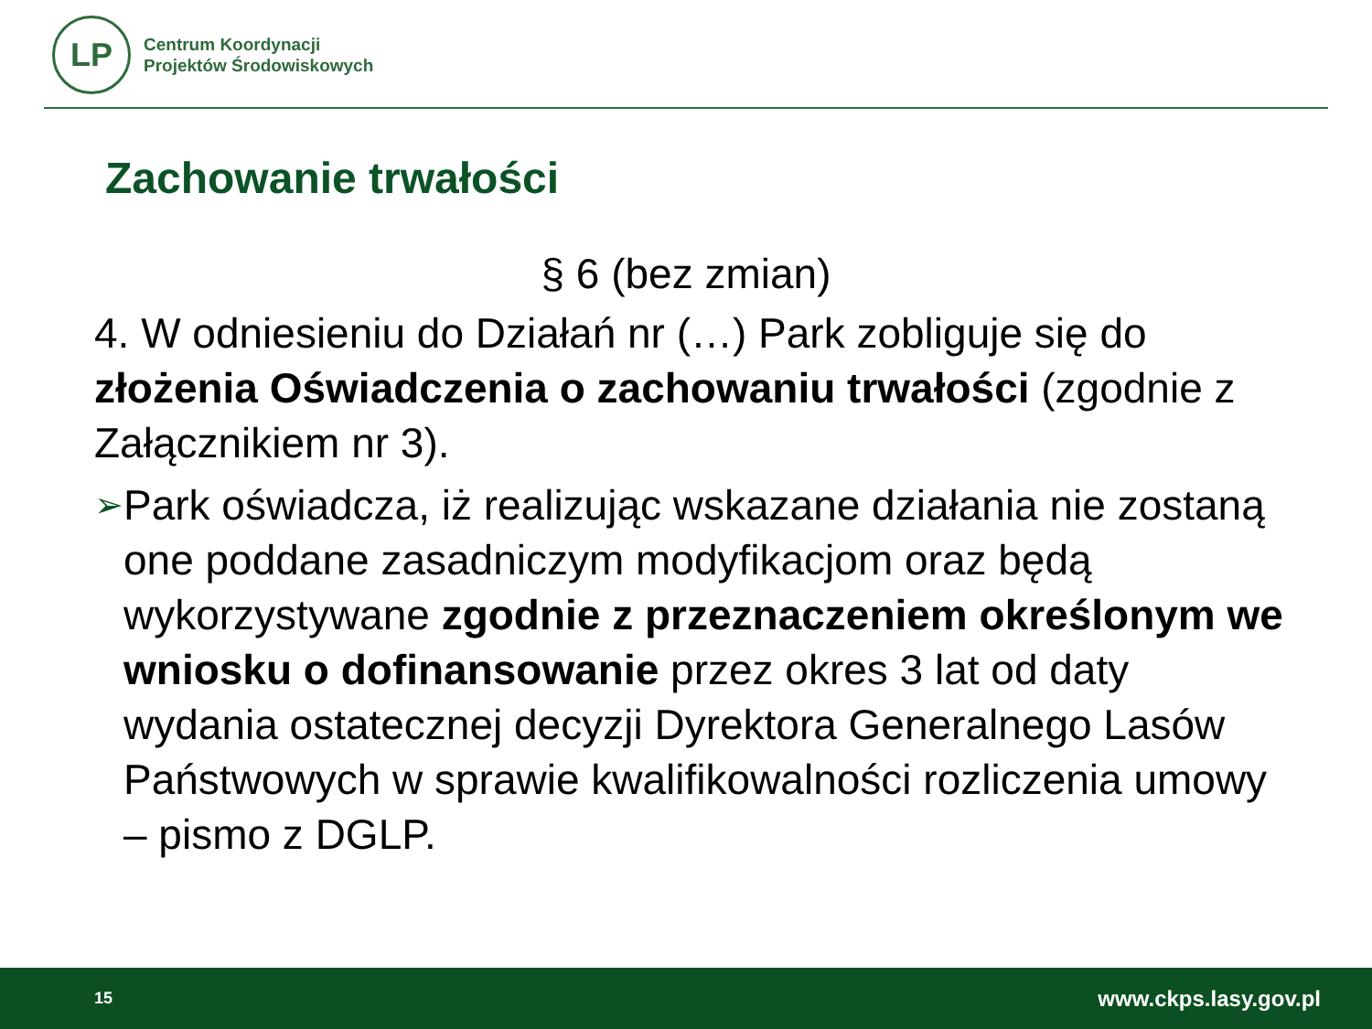LP
Centrum Koordynacji
Projektów Środowiskowych
Zachowanie trwałości
§ 6 (bez zmian)
4. W odniesieniu do Działań nr (…) Park zobliguje się do złożenia Oświadczenia o zachowaniu trwałości (zgodnie z Załącznikiem nr 3).
➢
Park oświadcza, iż realizując wskazane działania nie zostaną one poddane zasadniczym modyfikacjom oraz będą wykorzystywane zgodnie z przeznaczeniem określonym we wniosku o dofinansowanie przez okres 3 lat od daty wydania ostatecznej decyzji Dyrektora Generalnego Lasów Państwowych w sprawie kwalifikowalności rozliczenia umowy – pismo z DGLP.
15 www.ckps.lasy.gov.pl